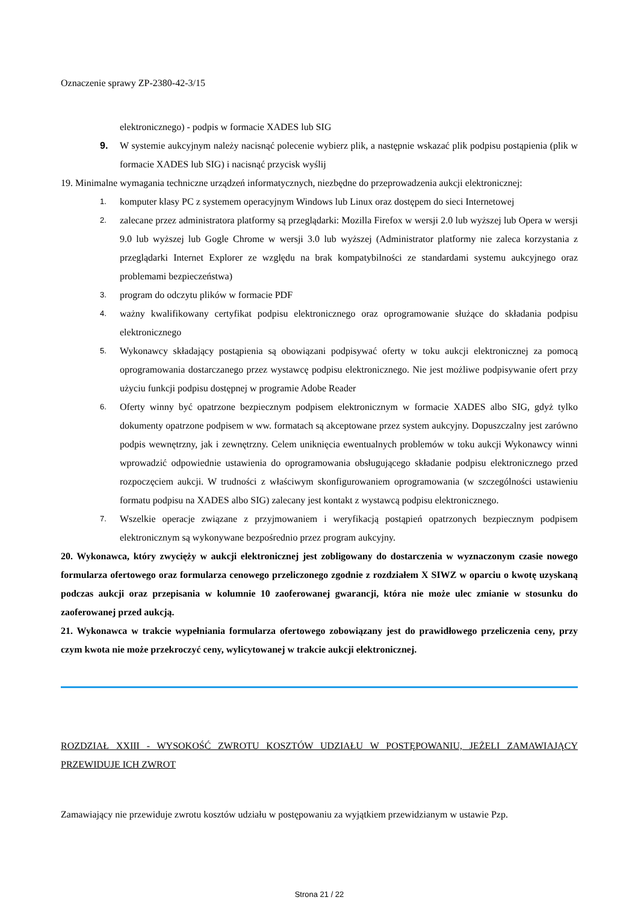Oznaczenie sprawy ZP-2380-42-3/15
elektronicznego) - podpis w formacie XADES lub SIG
9. W systemie aukcyjnym należy nacisnąć polecenie wybierz plik, a następnie wskazać plik podpisu postąpienia (plik w formacie XADES lub SIG) i nacisnąć przycisk wyślij
19. Minimalne wymagania techniczne urządzeń informatycznych, niezbędne do przeprowadzenia aukcji elektronicznej:
1. komputer klasy PC z systemem operacyjnym Windows lub Linux oraz dostępem do sieci Internetowej
2. zalecane przez administratora platformy są przeglądarki: Mozilla Firefox w wersji 2.0 lub wyższej lub Opera w wersji 9.0 lub wyższej lub Gogle Chrome w wersji 3.0 lub wyższej (Administrator platformy nie zaleca korzystania z przeglądarki Internet Explorer ze względu na brak kompatybilności ze standardami systemu aukcyjnego oraz problemami bezpieczeństwa)
3. program do odczytu plików w formacie PDF
4. ważny kwalifikowany certyfikat podpisu elektronicznego oraz oprogramowanie służące do składania podpisu elektronicznego
5. Wykonawcy składający postąpienia są obowiązani podpisywać oferty w toku aukcji elektronicznej za pomocą oprogramowania dostarczanego przez wystawcę podpisu elektronicznego. Nie jest możliwe podpisywanie ofert przy użyciu funkcji podpisu dostępnej w programie Adobe Reader
6. Oferty winny być opatrzone bezpiecznym podpisem elektronicznym w formacie XADES albo SIG, gdyż tylko dokumenty opatrzone podpisem w ww. formatach są akceptowane przez system aukcyjny. Dopuszczalny jest zarówno podpis wewnętrzny, jak i zewnętrzny. Celem uniknięcia ewentualnych problemów w toku aukcji Wykonawcy winni wprowadzić odpowiednie ustawienia do oprogramowania obsługującego składanie podpisu elektronicznego przed rozpoczęciem aukcji. W trudności z właściwym skonfigurowaniem oprogramowania (w szczególności ustawieniu formatu podpisu na XADES albo SIG) zalecany jest kontakt z wystawcą podpisu elektronicznego.
7. Wszelkie operacje związane z przyjmowaniem i weryfikacją postąpień opatrzonych bezpiecznym podpisem elektronicznym są wykonywane bezpośrednio przez program aukcyjny.
20. Wykonawca, który zwycięży w aukcji elektronicznej jest zobligowany do dostarczenia w wyznaczonym czasie nowego formularza ofertowego oraz formularza cenowego przeliczonego zgodnie z rozdziałem X SIWZ w oparciu o kwotę uzyskaną podczas aukcji oraz przepisania w kolumnie 10 zaoferowanej gwarancji, która nie może ulec zmianie w stosunku do zaoferowanej przed aukcją.
21. Wykonawca w trakcie wypełniania formularza ofertowego zobowiązany jest do prawidłowego przeliczenia ceny, przy czym kwota nie może przekroczyć ceny, wylicytowanej w trakcie aukcji elektronicznej.
ROZDZIAŁ XXIII - WYSOKOŚĆ ZWROTU KOSZTÓW UDZIAŁU W POSTĘPOWANIU, JEŻELI ZAMAWIAJĄCY PRZEWIDUJE ICH ZWROT
Zamawiający nie przewiduje zwrotu kosztów udziału w postępowaniu za wyjątkiem przewidzianym w ustawie Pzp.
Strona 21 / 22